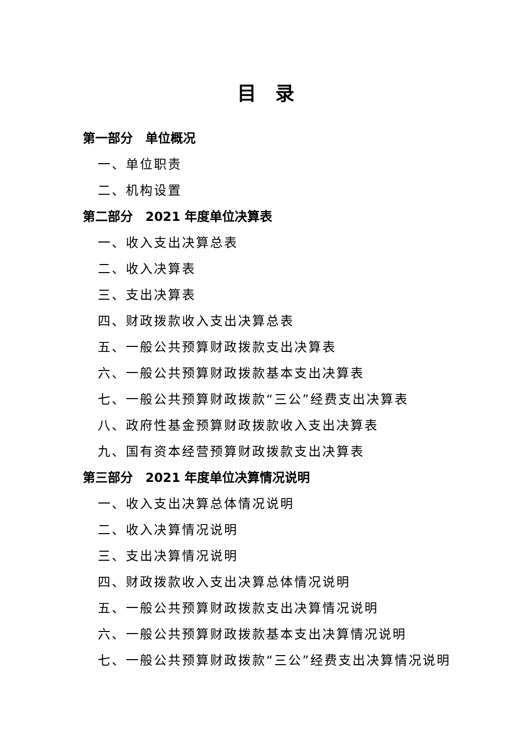目　录
第一部分　单位概况
一、单位职责
二、机构设置
第二部分　2021 年度单位决算表
一、收入支出决算总表
二、收入决算表
三、支出决算表
四、财政拨款收入支出决算总表
五、一般公共预算财政拨款支出决算表
六、一般公共预算财政拨款基本支出决算表
七、一般公共预算财政拨款“三公”经费支出决算表
八、政府性基金预算财政拨款收入支出决算表
九、国有资本经营预算财政拨款支出决算表
第三部分　2021 年度单位决算情况说明
一、收入支出决算总体情况说明
二、收入决算情况说明
三、支出决算情况说明
四、财政拨款收入支出决算总体情况说明
五、一般公共预算财政拨款支出决算情况说明
六、一般公共预算财政拨款基本支出决算情况说明
七、一般公共预算财政拨款“三公”经费支出决算情况说明